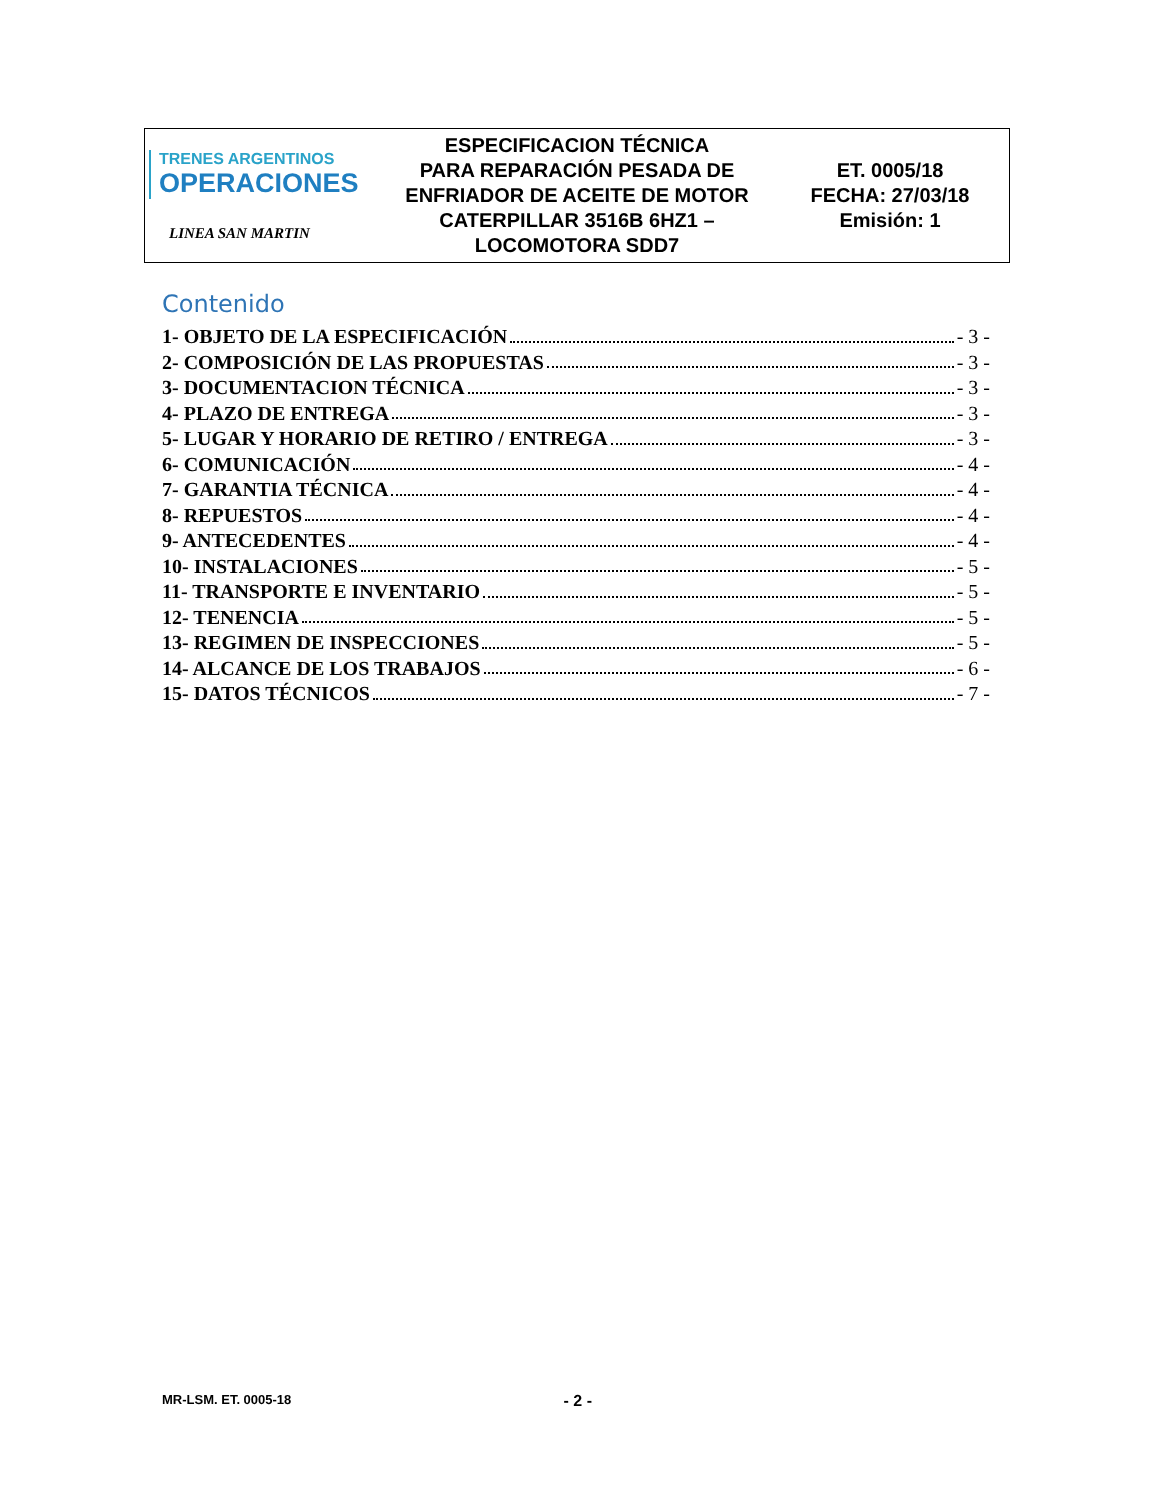| TRENES ARGENTINOS OPERACIONES LINEA SAN MARTIN | ESPECIFICACION TÉCNICA PARA REPARACIÓN PESADA DE ENFRIADOR DE ACEITE DE MOTOR CATERPILLAR 3516B 6HZ1 – LOCOMOTORA SDD7 | ET. 0005/18 FECHA: 27/03/18 Emisión: 1 |
Contenido
1- OBJETO DE LA ESPECIFICACIÓN - 3 -
2- COMPOSICIÓN DE LAS PROPUESTAS - 3 -
3- DOCUMENTACION TÉCNICA - 3 -
4- PLAZO DE ENTREGA - 3 -
5- LUGAR Y HORARIO DE RETIRO / ENTREGA - 3 -
6- COMUNICACIÓN - 4 -
7- GARANTIA TÉCNICA - 4 -
8- REPUESTOS - 4 -
9- ANTECEDENTES - 4 -
10- INSTALACIONES - 5 -
11- TRANSPORTE E INVENTARIO - 5 -
12- TENENCIA - 5 -
13- REGIMEN DE INSPECCIONES - 5 -
14- ALCANCE DE LOS TRABAJOS - 6 -
15- DATOS TÉCNICOS - 7 -
MR-LSM. ET. 0005-18 - 2 -